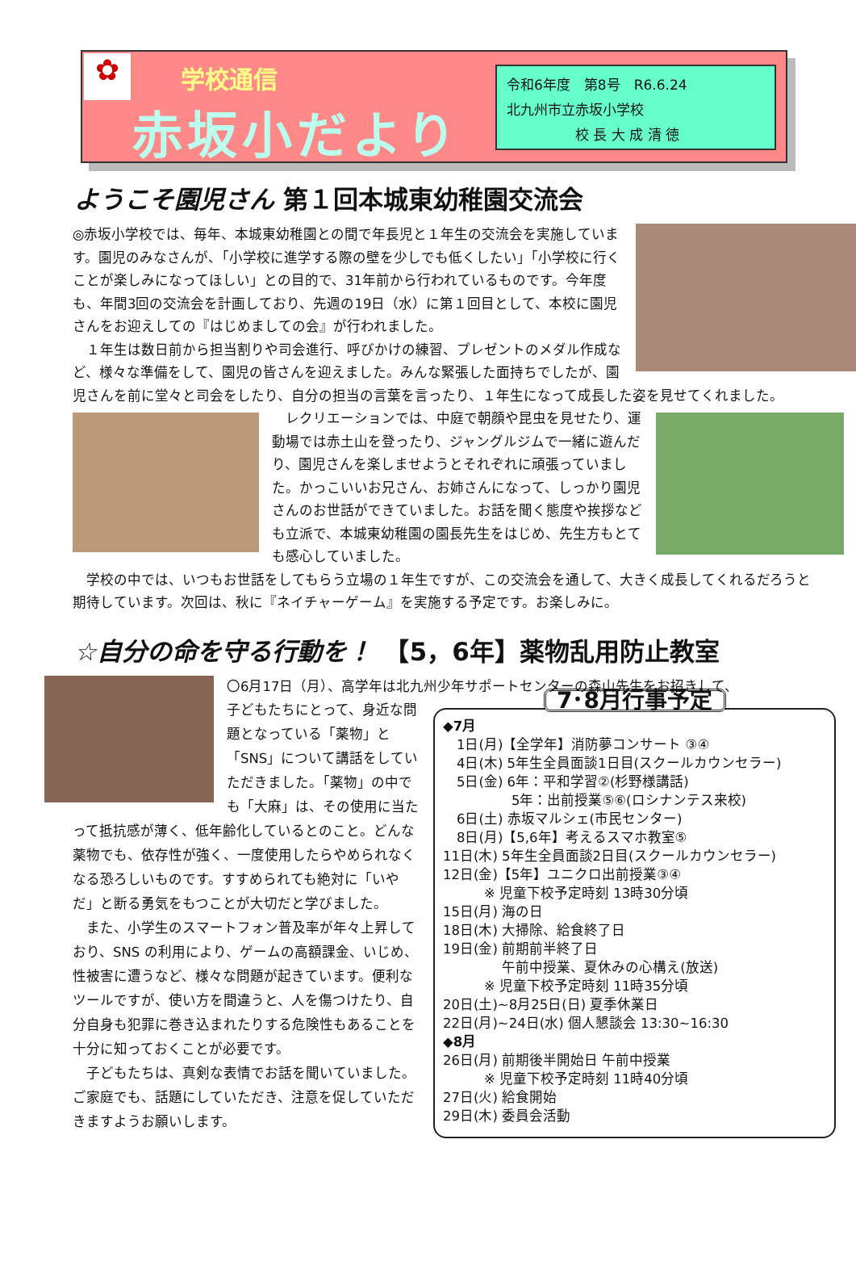✿
学校通信
赤坂小だより
令和6年度　第8号　R6.6.24
北九州市立赤坂小学校
　　　　　校 長 大 成 清 徳
ようこそ園児さん 第１回本城東幼稚園交流会
◎赤坂小学校では、毎年、本城東幼稚園との間で年長児と１年生の交流会を実施しています。園児のみなさんが、「小学校に進学する際の壁を少しでも低くしたい」「小学校に行くことが楽しみになってほしい」との目的で、31年前から行われているものです。今年度も、年間3回の交流会を計画しており、先週の19日（水）に第１回目として、本校に園児さんをお迎えしての『はじめましての会』が行われました。
　１年生は数日前から担当割りや司会進行、呼びかけの練習、プレゼントのメダル作成など、様々な準備をして、園児の皆さんを迎えました。みんな緊張した面持ちでしたが、園児さんを前に堂々と司会をしたり、自分の担当の言葉を言ったり、１年生になって成長した姿を見せてくれました。
　レクリエーションでは、中庭で朝顔や昆虫を見せたり、運動場では赤土山を登ったり、ジャングルジムで一緒に遊んだり、園児さんを楽しませようとそれぞれに頑張っていました。かっこいいお兄さん、お姉さんになって、しっかり園児さんのお世話ができていました。お話を聞く態度や挨拶なども立派で、本城東幼稚園の園長先生をはじめ、先生方もとても感心していました。
　学校の中では、いつもお世話をしてもらう立場の１年生ですが、この交流会を通して、大きく成長してくれるだろうと期待しています。次回は、秋に『ネイチャーゲーム』を実施する予定です。お楽しみに。
☆自分の命を守る行動を！　【5，6年】薬物乱用防止教室
〇6月17日（月）、高学年は北九州少年サポートセンターの森山先生をお招きして、
7･8月行事予定
◆7月
　1日(月)【全学年】消防夢コンサート ③④
　4日(木) 5年生全員面談1日目(スクールカウンセラー)
　5日(金) 6年：平和学習②(杉野様講話)
　　　　　5年：出前授業⑤⑥(ロシナンテス来校)
　6日(土) 赤坂マルシェ(市民センター)
　8日(月)【5,6年】考えるスマホ教室⑤
11日(木) 5年生全員面談2日目(スクールカウンセラー)
12日(金)【5年】ユニクロ出前授業③④
　　　※ 児童下校予定時刻 13時30分頃
15日(月) 海の日
18日(木) 大掃除、給食終了日
19日(金) 前期前半終了日
　　　　 午前中授業、夏休みの心構え(放送)
　　　※ 児童下校予定時刻 11時35分頃
20日(土)~8月25日(日) 夏季休業日
22日(月)~24日(水) 個人懇談会 13:30~16:30
◆8月
26日(月) 前期後半開始日 午前中授業
　　　※ 児童下校予定時刻 11時40分頃
27日(火) 給食開始
29日(木) 委員会活動
子どもたちにとって、身近な問題となっている「薬物」と「SNS」について講話をしていただきました。「薬物」の中でも「大麻」は、その使用に当たって抵抗感が薄く、低年齢化しているとのこと。どんな薬物でも、依存性が強く、一度使用したらやめられなくなる恐ろしいものです。すすめられても絶対に「いやだ」と断る勇気をもつことが大切だと学びました。
　また、小学生のスマートフォン普及率が年々上昇しており、SNS の利用により、ゲームの高額課金、いじめ、性被害に遭うなど、様々な問題が起きています。便利なツールですが、使い方を間違うと、人を傷つけたり、自分自身も犯罪に巻き込まれたりする危険性もあることを十分に知っておくことが必要です。
　子どもたちは、真剣な表情でお話を聞いていました。ご家庭でも、話題にしていただき、注意を促していただきますようお願いします。